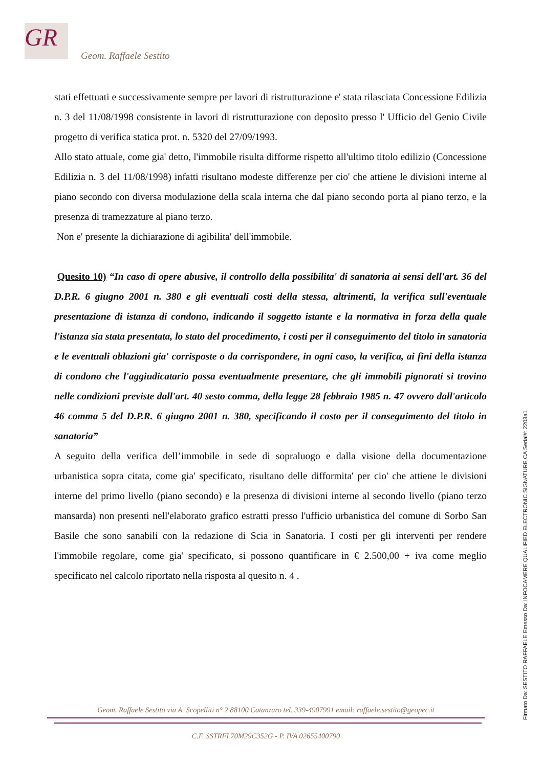GR
Geom. Raffaele Sestito
stati effettuati e successivamente sempre per lavori di ristrutturazione e' stata rilasciata Concessione Edilizia n. 3 del 11/08/1998 consistente in lavori di ristrutturazione con deposito presso l' Ufficio del Genio Civile progetto di verifica statica prot. n. 5320 del 27/09/1993.
Allo stato attuale, come gia' detto, l'immobile risulta difforme rispetto all'ultimo titolo edilizio (Concessione Edilizia n. 3 del 11/08/1998) infatti risultano modeste differenze per cio' che attiene le divisioni interne al piano secondo con diversa modulazione della scala interna che dal piano secondo porta al piano terzo, e la presenza di tramezzature al piano terzo.
Non e' presente la dichiarazione di agibilita' dell'immobile.
Quesito 10) “In caso di opere abusive, il controllo della possibilita' di sanatoria ai sensi dell'art. 36 del D.P.R. 6 giugno 2001 n. 380 e gli eventuali costi della stessa, altrimenti, la verifica sull'eventuale presentazione di istanza di condono, indicando il soggetto istante e la normativa in forza della quale l'istanza sia stata presentata, lo stato del procedimento, i costi per il conseguimento del titolo in sanatoria e le eventuali oblazioni gia' corrisposte o da corrispondere, in ogni caso, la verifica, ai fini della istanza di condono che l'aggiudicatario possa eventualmente presentare, che gli immobili pignorati si trovino nelle condizioni previste dall'art. 40 sesto comma, della legge 28 febbraio 1985 n. 47 ovvero dall'articolo 46 comma 5 del D.P.R. 6 giugno 2001 n. 380, specificando il costo per il conseguimento del titolo in sanatoria”
A seguito della verifica dell’immobile in sede di sopraluogo e dalla visione della documentazione urbanistica sopra citata, come gia' specificato, risultano delle difformita' per cio' che attiene le divisioni interne del primo livello (piano secondo) e la presenza di divisioni interne al secondo livello (piano terzo mansarda) non presenti nell'elaborato grafico estratti presso l'ufficio urbanistica del comune di Sorbo San Basile che sono sanabili con la redazione di Scia in Sanatoria. I costi per gli interventi per rendere l'immobile regolare, come gia' specificato, si possono quantificare in € 2.500,00 + iva come meglio specificato nel calcolo riportato nella risposta al quesito n. 4 .
Geom. Raffaele Sestito via A. Scopelliti n° 2 88100 Catanzaro tel. 339-4907991 email: raffaele.sestito@geopec.it
C.F. SSTRFL70M29C352G - P. IVA 02655400790
Firmato Da: SESTITO RAFFAELE Emesso Da: INFOCAMERE QUALIFIED ELECTRONIC SIGNATURE CA Serial#: 2203a1